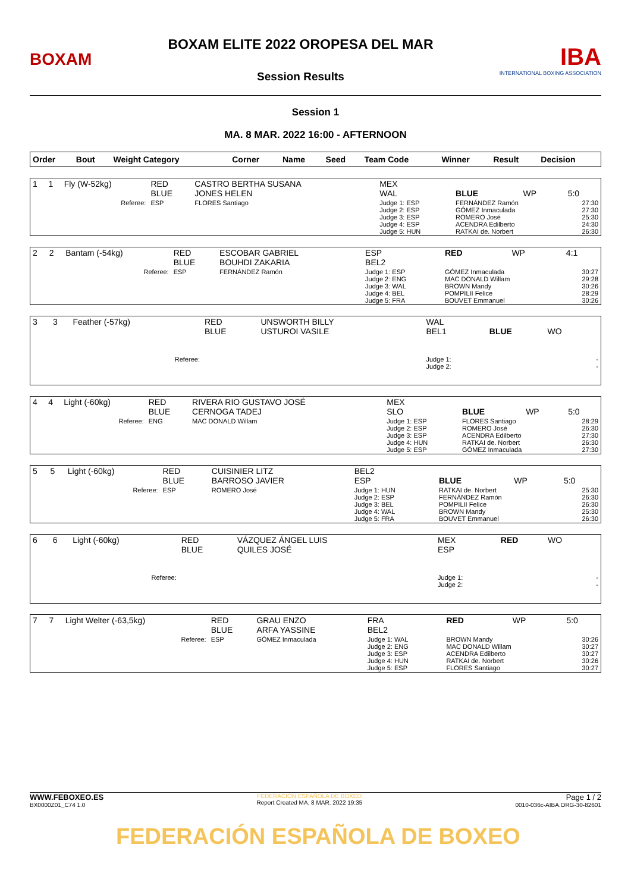BOXAM
BOXAM ELITE 2022 OROPESA DEL MAR
Session Results
IBA
INTERNATIONAL BOXING ASSOCIATION
Session 1
MA. 8 MAR. 2022 16:00 - AFTERNOON
| Order | Bout | Weight Category | | Corner | Name | Seed | Team Code | Winner | Result | Decision |
| --- | --- | --- | --- | --- | --- | --- | --- | --- | --- | --- |
| 1 | 1 | Fly (W-52kg) | RED BLUE | CASTRO BERTHA SUSANA JONES HELEN | MEX WAL | BLUE | WP | 5:0 |
| | | Referee: | ESP | FLORES Santiago | Judge 1: ESP Judge 2: ESP Judge 3: ESP Judge 4: ESP Judge 5: HUN | FERNÁNDEZ Ramón GÓMEZ Inmaculada ROMERO José ACENDRA Edilberto RATKAI de. Norbert | | 27:30 27:30 25:30 24:30 26:30 |
| 2 | 2 | Bantam (-54kg) | RED BLUE | ESCOBAR GABRIEL BOUHDI ZAKARIA | ESP BEL2 | RED | WP | 4:1 |
| | | Referee: | ESP | FERNÁNDEZ Ramón | Judge 1: ESP Judge 2: ENG Judge 3: WAL Judge 4: BEL Judge 5: FRA | GÓMEZ Inmaculada MAC DONALD Willam BROWN Mandy POMPILII Felice BOUVET Emmanuel | | 30:27 29:28 30:26 28:29 30:26 |
| 3 | 3 | Feather (-57kg) | RED BLUE | UNSWORTH BILLY USTUROI VASILE | WAL BEL1 | BLUE | WO | |
| | | Referee: | | | Judge 1: Judge 2: | | | - - |
| 4 | 4 | Light (-60kg) | RED BLUE | RIVERA RIO GUSTAVO JOSÉ CERNOGA TADEJ | MEX SLO | BLUE | WP | 5:0 |
| | | Referee: | ENG | MAC DONALD Willam | Judge 1: ESP Judge 2: ESP Judge 3: ESP Judge 4: HUN Judge 5: ESP | FLORES Santiago ROMERO José ACENDRA Edilberto RATKAI de. Norbert GÓMEZ Inmaculada | | 28:29 26:30 27:30 26:30 27:30 |
| 5 | 5 | Light (-60kg) | RED BLUE | CUISINIER LITZ BARROSO JAVIER | BEL2 ESP | BLUE | WP | 5:0 |
| | | Referee: | ESP | ROMERO José | Judge 1: HUN Judge 2: ESP Judge 3: BEL Judge 4: WAL Judge 5: FRA | RATKAI de. Norbert FERNÁNDEZ Ramón POMPILII Felice BROWN Mandy BOUVET Emmanuel | | 25:30 26:30 26:30 25:30 26:30 |
| 6 | 6 | Light (-60kg) | RED BLUE | VÁZQUEZ ÁNGEL LUIS QUILES JOSÉ | MEX ESP | RED | WO | |
| | | Referee: | | | Judge 1: Judge 2: | | | - - |
| 7 | 7 | Light Welter (-63,5kg) | RED BLUE | GRAU ENZO ARFA YASSINE | FRA BEL2 | RED | WP | 5:0 |
| | | Referee: | ESP | GÓMEZ Inmaculada | Judge 1: WAL Judge 2: ENG Judge 3: ESP Judge 4: HUN Judge 5: ESP | BROWN Mandy MAC DONALD Willam ACENDRA Edilberto RATKAI de. Norbert FLORES Santiago | | 30:26 30:27 30:27 30:26 30:27 |
WWW.FEBOXEO.ES
BX0000Z01_C74 1.0
FEDERACIÓN ESPAÑOLA DE BOXEO
Report Created MA. 8 MAR. 2022 19:35
Page 1 / 2
0010-036c-AIBA.ORG-30-82601
FEDERACIÓN ESPAÑOLA DE BOXEO